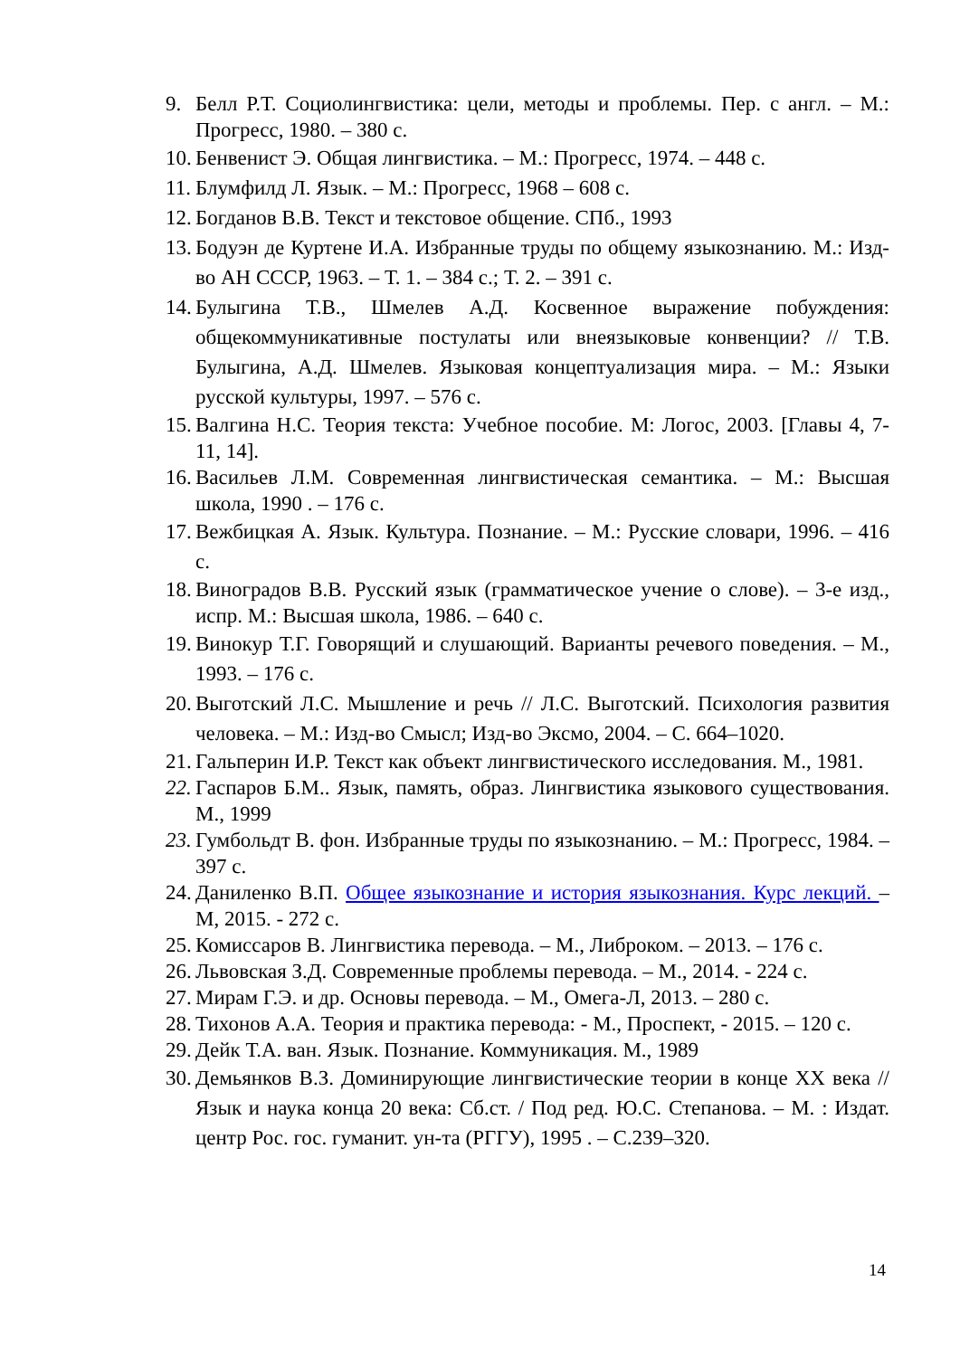9. Белл Р.Т. Социолингвистика: цели, методы и проблемы. Пер. с англ. – М.: Прогресс, 1980. – 380 с.
10. Бенвенист Э. Общая лингвистика. – М.: Прогресс, 1974. – 448 с.
11. Блумфилд Л. Язык. – М.: Прогресс, 1968 – 608 с.
12. Богданов В.В. Текст и текстовое общение. СПб., 1993
13. Бодуэн де Куртене И.А. Избранные труды по общему языкознанию. М.: Изд-во АН СССР, 1963. – Т. 1. – 384 с.; Т. 2. – 391 с.
14. Булыгина Т.В., Шмелев А.Д. Косвенное выражение побуждения: общекоммуникативные постулаты или внеязыковые конвенции? // Т.В. Булыгина, А.Д. Шмелев. Языковая концептуализация мира. – М.: Языки русской культуры, 1997. – 576 с.
15. Валгина Н.С. Теория текста: Учебное пособие. М: Логос, 2003. [Главы 4, 7-11, 14].
16. Васильев Л.М. Современная лингвистическая семантика. – М.: Высшая школа, 1990 . – 176 с.
17. Вежбицкая А. Язык. Культура. Познание. – М.: Русские словари, 1996. – 416 с.
18. Виноградов В.В. Русский язык (грамматическое учение о слове). – 3-е изд., испр. М.: Высшая школа, 1986. – 640 с.
19. Винокур Т.Г. Говорящий и слушающий. Варианты речевого поведения. – М., 1993. – 176 с.
20. Выготский Л.С. Мышление и речь // Л.С. Выготский. Психология развития человека. – М.: Изд-во Смысл; Изд-во Эксмо, 2004. – С. 664–1020.
21. Гальперин И.Р. Текст как объект лингвистического исследования. М., 1981.
22. Гаспаров Б.М.. Язык, память, образ. Лингвистика языкового существования. М., 1999
23. Гумбольдт В. фон. Избранные труды по языкознанию. – М.: Прогресс, 1984. – 397 с.
24. Даниленко В.П. Общее языкознание и история языкознания. Курс лекций. – М, 2015. - 272 с.
25. Комиссаров В. Лингвистика перевода. – М., Либроком. – 2013. – 176 с.
26. Львовская З.Д. Современные проблемы перевода. – М., 2014. - 224 с.
27. Мирам Г.Э. и др. Основы перевода. – М., Омега-Л, 2013. – 280 с.
28. Тихонов А.А. Теория и практика перевода: - М., Проспект, - 2015. – 120 с.
29. Дейк Т.А. ван. Язык. Познание. Коммуникация. М., 1989
30. Демьянков В.З. Доминирующие лингвистические теории в конце XX века // Язык и наука конца 20 века: Сб.ст. / Под ред. Ю.С. Степанова. – М. : Издат. центр Рос. гос. гуманит. ун-та (РГГУ), 1995 . – С.239–320.
14